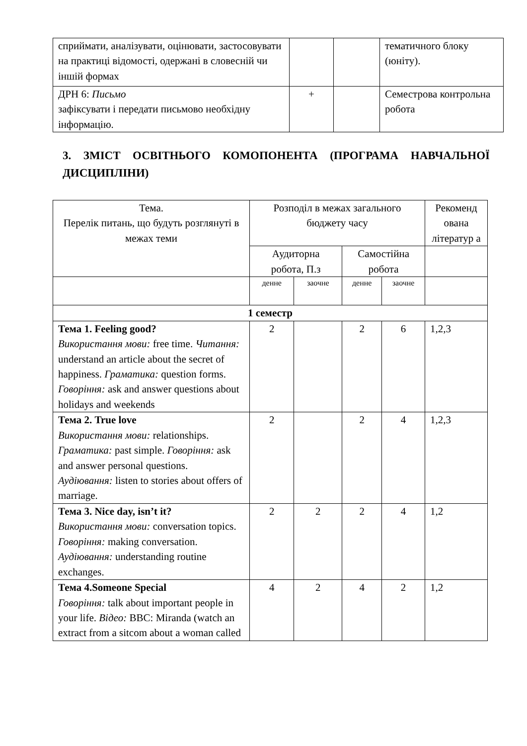| сприймати, аналізувати, оцінювати, застосовувати на практиці відомості, одержані в словесній чи іншій формах | | | тематичного блоку (юніту). |
| ДРН 6: Письмо зафіксувати і передати письмово необхідну інформацію. | + | | Семестрова контрольна робота |
3. ЗМІСТ ОСВІТНЬОГО КОМОПОНЕНТА (ПРОГРАМА НАВЧАЛЬНОЇ ДИСЦИПЛІНИ)
| Тема. Перелік питань, що будуть розглянуті в межах теми | Розподіл в межах загального бюджету часу | | | | Рекоменд ована літератур а |
| --- | --- | --- | --- | --- | --- |
| | Аудиторна робота, П.з | | Самостійна робота | | |
| | денне | заочне | денне | заочне | |
| 1 семестр | | | | | |
| Тема 1. Feeling good? Використання мови: free time. Читання: understand an article about the secret of happiness. Граматика: question forms. Говоріння: ask and answer questions about holidays and weekends | 2 | | 2 | 6 | 1,2,3 |
| Тема 2. True love Використання мови: relationships. Граматика: past simple. Говоріння: ask and answer personal questions. Аудіювання: listen to stories about offers of marriage. | 2 | | 2 | 4 | 1,2,3 |
| Тема 3. Nice day, isn’t it? Використання мови: conversation topics. Говоріння: making conversation. Аудіювання: understanding routine exchanges. | 2 | 2 | 2 | 4 | 1,2 |
| Тема 4.Someone Special Говоріння: talk about important people in your life. Відео: BBC: Miranda (watch an extract from a sitcom about a woman called | 4 | 2 | 4 | 2 | 1,2 |